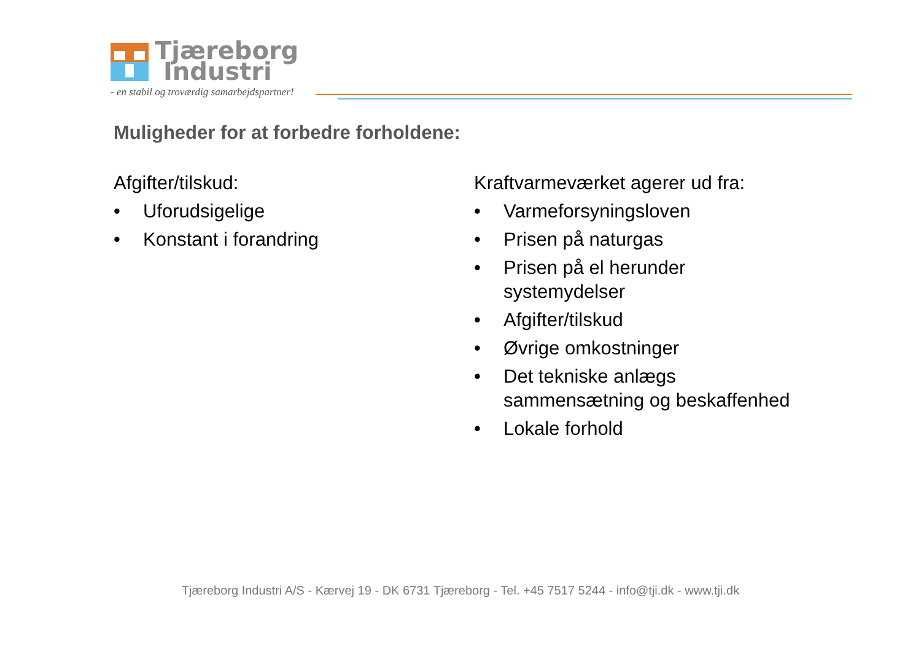Tjæreborg
Industri
- en stabil og troværdig samarbejdspartner!
Muligheder for at forbedre forholdene:
Afgifter/tilskud:
• Uforudsigelige
• Konstant i forandring
Kraftvarmeværket agerer ud fra:
• Varmeforsyningsloven
• Prisen på naturgas
• Prisen på el herunder
systemydelser
• Afgifter/tilskud
• Øvrige omkostninger
• Det tekniske anlægs
sammensætning og beskaffenhed
• Lokale forhold
Tjæreborg Industri A/S - Kærvej 19 - DK 6731 Tjæreborg - Tel. +45 7517 5244 - info@tji.dk - www.tji.dk